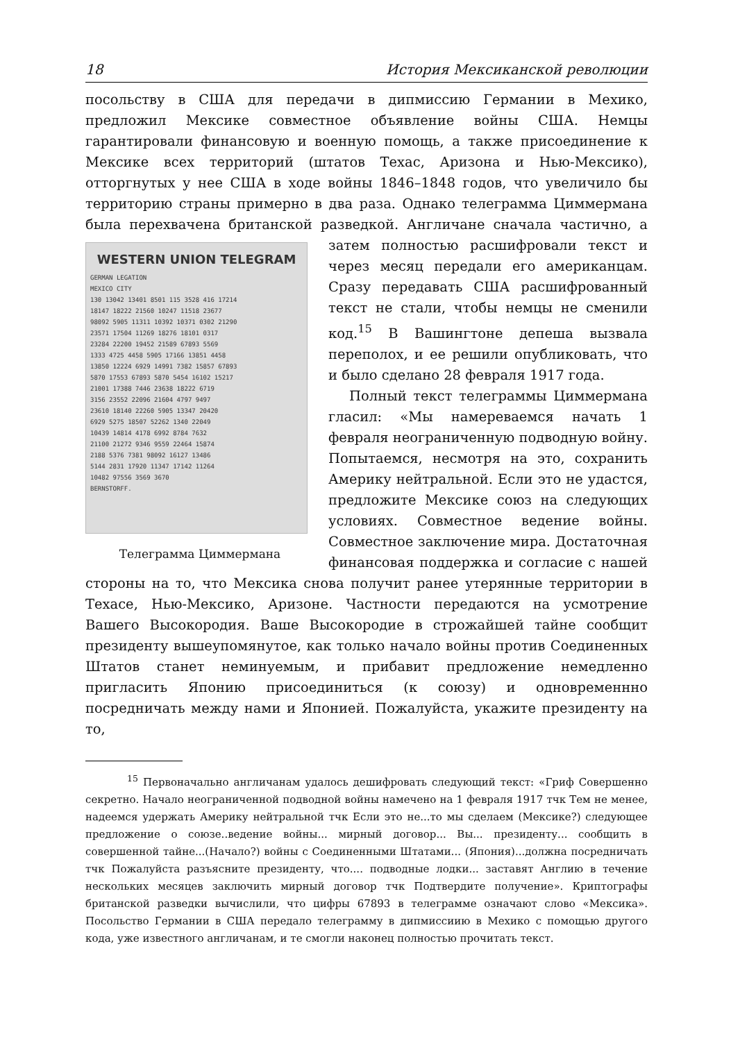18 История Мексиканской революции
посольству в США для передачи в дипмиссию Германии в Мехико, предложил Мексике совместное объявление войны США. Немцы гарантировали финансовую и военную помощь, а также присоединение к Мексике всех территорий (штатов Техас, Аризона и Нью-Мексико), отторгнутых у нее США в ходе войны 1846–1848 годов, что увеличило бы территорию страны примерно в два раза. Однако телеграмма Циммермана была перехвачена британской разведкой. Англичане сначала частично, а затем полностью рас WESTERN UNION TELEGRAM
GERMAN LEGATION
MEXICO CITY
130 13042 13401 8501 115 3528 416 17214
18147 18222 21560 10247 11518 23677
98092 5905 11311 10392 10371 0302 21290
23571 17504 11269 18276 18101 0317
23284 22200 19452 21589 67893 5569
1333 4725 4458 5905 17166 13851 4458
13850 12224 6929 14991 7382 15857 67893
5870 17553 67893 5870 5454 16102 15217
21001 17388 7446 23638 18222 6719
3156 23552 22096 21604 4797 9497
23610 18140 22260 5905 13347 20420
6929 5275 18507 52262 1340 22049
10439 14814 4178 6992 8784 7632
21100 21272 9346 9559 22464 15874
2188 5376 7381 98092 16127 13486
5144 2831 17920 11347 17142 11264
10482 97556 3569 3670
BERNSTORFF.
Телеграмма Циммермана шифровали текст и через месяц передали его американцам. Сразу передавать США расшифрованный текст не стали, чтобы немцы не сменили код.<sup>15</sup> В Вашингтоне депеша вызвала переполох, и ее решили опубликовать, что и было сделано 28 февраля 1917 года.
Полный текст телеграммы Циммермана гласил: «Мы намереваемся начать 1 февраля неограниченную подводную войну. Попытаемся, несмотря на это, сохранить Америку нейтральной. Если это не удастся, предложите Мексике союз на следующих условиях. Совместное ведение войны. Совместное заключение мира. Достаточная финансовая поддержка и согласие с нашей стороны на то, что Мексика снова получит ранее утерянные территории в Техасе, Нью-Мексико, Аризоне. Частности передаются на усмотрение Вашего Высокородия. Ваше Высокородие в строжайшей тайне сообщит президенту вышеупомянутое, как только начало войны против Соединенных Штатов станет неминуемым, и прибавит предложение немедленно пригласить Японию присоединиться (к союзу) и одновременнно посредничать между нами и Японией. Пожалуйста, укажите президенту на то,
<sup>15</sup> Первоначально англичанам удалось дешифровать следующий текст: «Гриф Совершенно секретно. Начало неограниченной подводной войны намечено на 1 февраля 1917 тчк Тем не менее, надеемся удержать Америку нейтральной тчк Если это не...то мы сделаем (Мексике?) следующее предложение о союзе..ведение войны... мирный договор... Вы... президенту... сообщить в совершенной тайне...(Начало?) войны с Соединенными Штатами... (Япония)...должна посредничать тчк Пожалуйста разъясните президенту, что.... подводные лодки... заставят Англию в течение нескольких месяцев заключить мирный договор тчк Подтвердите получение». Криптографы британской разведки вычислили, что цифры 67893 в телеграмме означают слово «Мексика». Посольство Германии в США передало телеграмму в дипмиссиию в Мехико с помощью другого кода, уже известного англичанам, и те смогли наконец полностью прочитать текст.